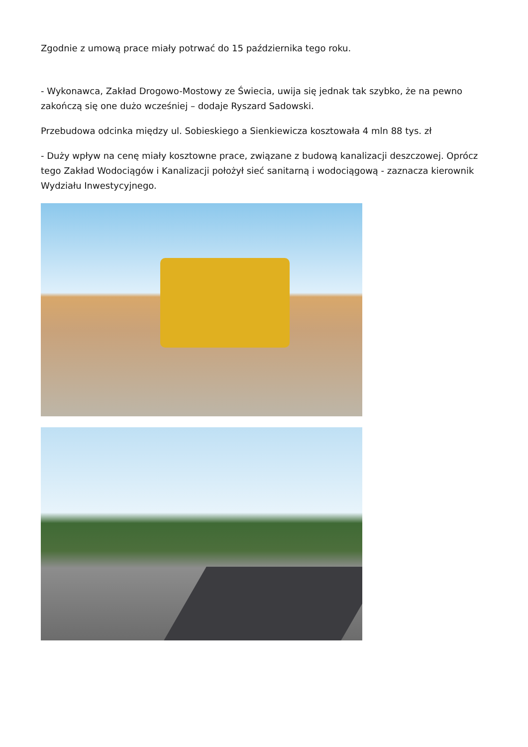Zgodnie z umową prace miały potrwać do 15 października tego roku.
- Wykonawca, Zakład Drogowo-Mostowy ze Świecia, uwija się jednak tak szybko, że na pewno zakończą się one dużo wcześniej – dodaje Ryszard Sadowski.
Przebudowa odcinka między ul. Sobieskiego a Sienkiewicza kosztowała 4 mln 88 tys. zł
- Duży wpływ na cenę miały kosztowne prace, związane z budową kanalizacji deszczowej. Oprócz tego Zakład Wodociągów i Kanalizacji położył sieć sanitarną i wodociągową - zaznacza kierownik Wydziału Inwestycyjnego.